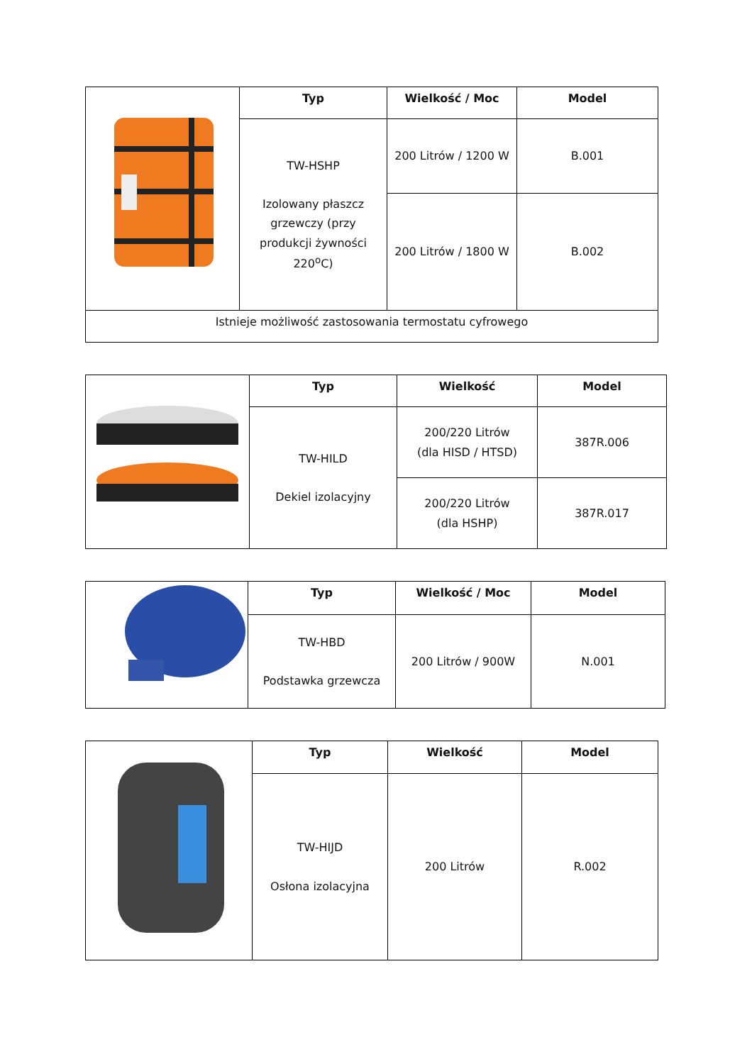| | Typ | Wielkość / Moc | Model |
| | TW-HSHP Izolowany płaszcz grzewczy (przy produkcji żywności 220<sup>o</sup>C) | 200 Litrów / 1200 W | B.001 |
| | | 200 Litrów / 1800 W | B.002 |
| Istnieje możliwość zastosowania termostatu cyfrowego | | | |
| | Typ | Wielkość | Model |
| | TW-HILD Dekiel izolacyjny | 200/220 Litrów (dla HISD / HTSD) | 387R.006 |
| | | 200/220 Litrów (dla HSHP) | 387R.017 |
| | Typ | Wielkość / Moc | Model |
| | TW-HBD Podstawka grzewcza | 200 Litrów / 900W | N.001 |
| | Typ | Wielkość | Model |
| | TW-HIJD Osłona izolacyjna | 200 Litrów | R.002 |